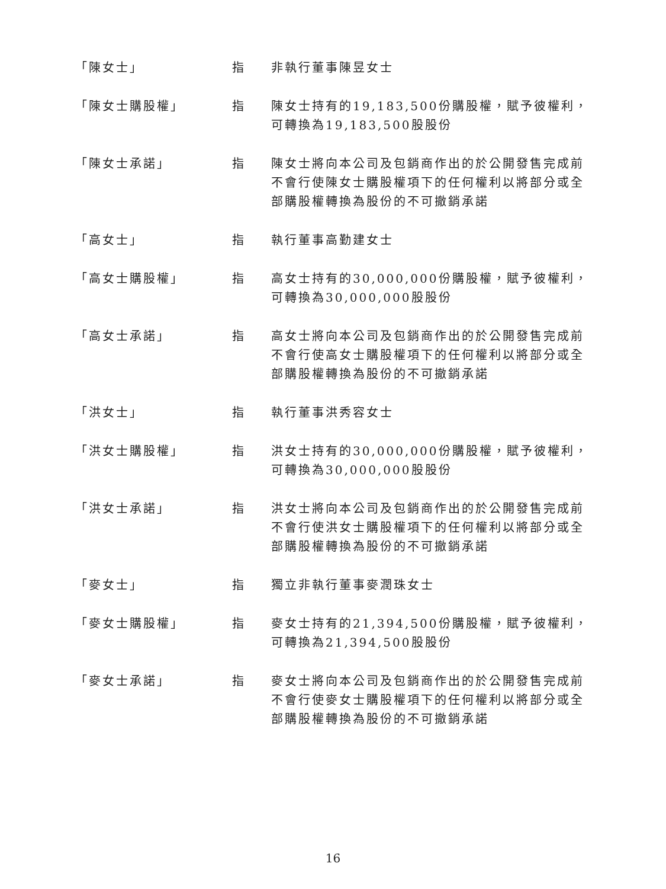「陳女士」 指 非執行董事陳昱女士
「陳女士購股權」 指 陳女士持有的19,183,500份購股權，賦予彼權利，可轉換為19,183,500股股份
「陳女士承諾」 指 陳女士將向本公司及包銷商作出的於公開發售完成前不會行使陳女士購股權項下的任何權利以將部分或全部購股權轉換為股份的不可撤銷承諾
「高女士」 指 執行董事高勤建女士
「高女士購股權」 指 高女士持有的30,000,000份購股權，賦予彼權利，可轉換為30,000,000股股份
「高女士承諾」 指 高女士將向本公司及包銷商作出的於公開發售完成前不會行使高女士購股權項下的任何權利以將部分或全部購股權轉換為股份的不可撤銷承諾
「洪女士」 指 執行董事洪秀容女士
「洪女士購股權」 指 洪女士持有的30,000,000份購股權，賦予彼權利，可轉換為30,000,000股股份
「洪女士承諾」 指 洪女士將向本公司及包銷商作出的於公開發售完成前不會行使洪女士購股權項下的任何權利以將部分或全部購股權轉換為股份的不可撤銷承諾
「麥女士」 指 獨立非執行董事麥潤珠女士
「麥女士購股權」 指 麥女士持有的21,394,500份購股權，賦予彼權利，可轉換為21,394,500股股份
「麥女士承諾」 指 麥女士將向本公司及包銷商作出的於公開發售完成前不會行使麥女士購股權項下的任何權利以將部分或全部購股權轉換為股份的不可撤銷承諾
16